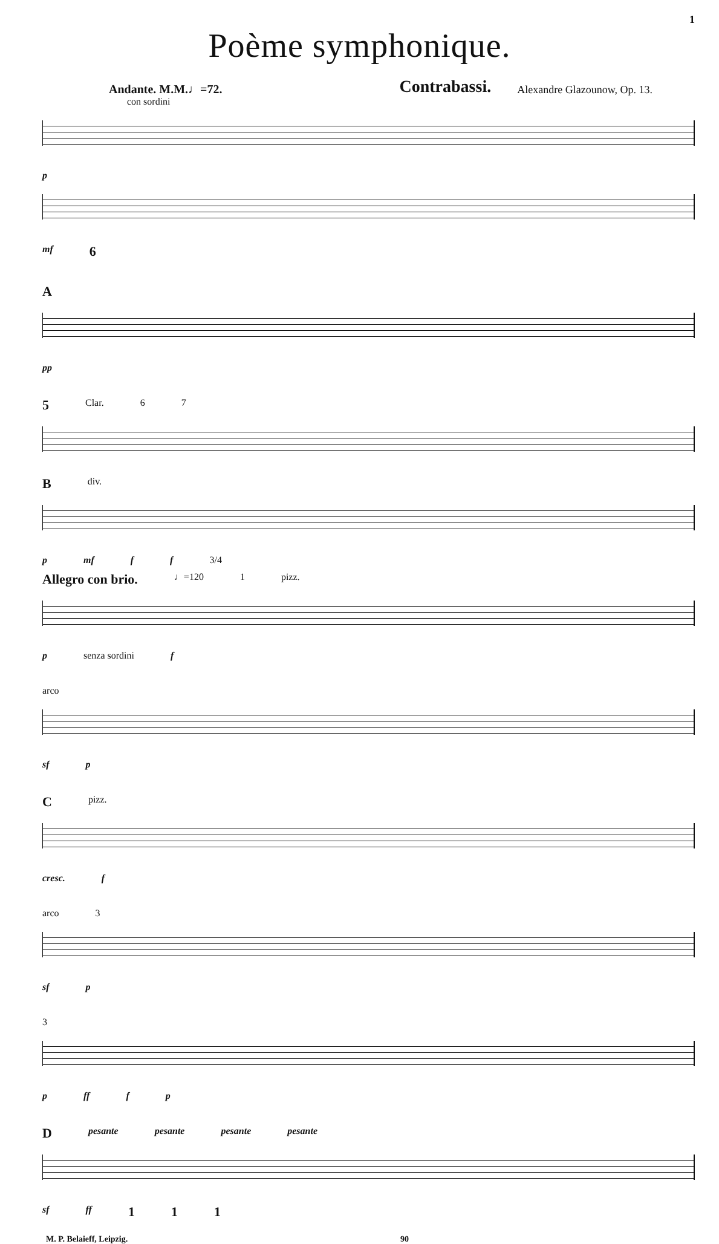1
Poème symphonique.
Andante. M.M.♩=72. Contrabassi. Alexandre Glazounow, Op. 13.
con sordini
p
mf 6
A
pp
5 Clar. 6 7
B div.
p mf f f 3/4
Allegro con brio. ♩=120 1 pizz.
p senza sordini f
arco
sf p
C pizz.
cresc. f
arco 3
sf p
3
p ff f p
D pesante pesante pesante pesante
sf ff 1 1 1
M. P. Belaieff, Leipzig. 90